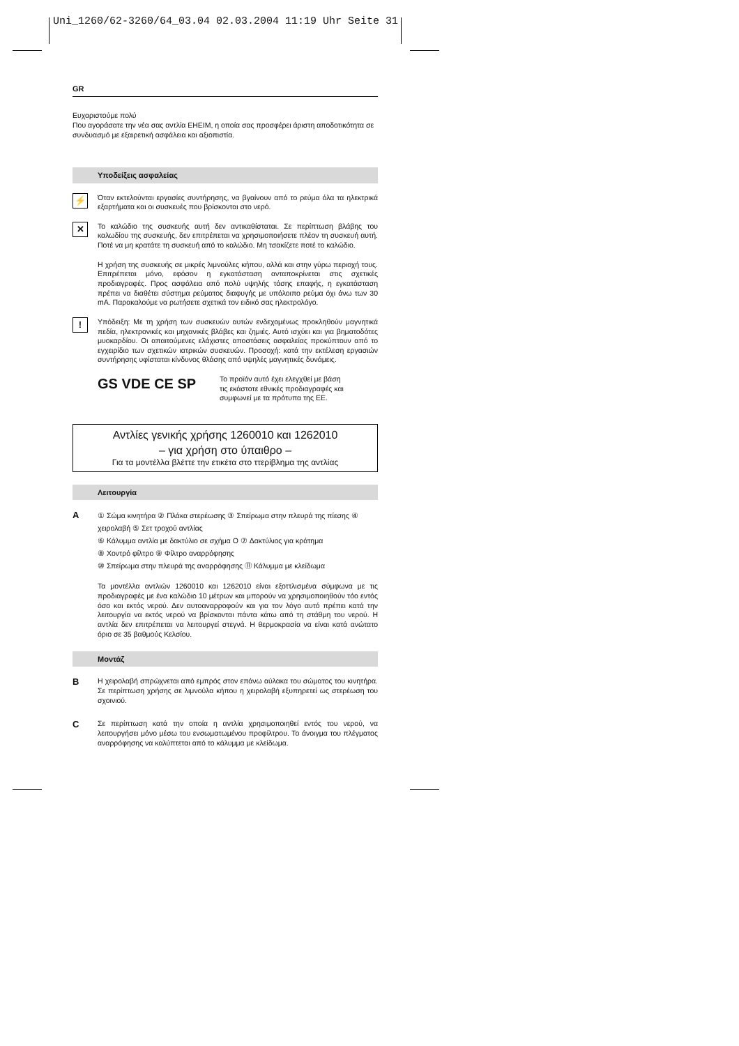Uni_1260/62-3260/64_03.04 02.03.2004 11:19 Uhr Seite 31
GR
Ευχαριστούμε πολύ
Που αγοράσατε την νέα σας αντλία EHEIM, η οποία σας προσφέρει άριστη αποδοτικότητα σε συνδυασμό με εξαιρετική ασφάλεια και αξιοπιστία.
Υποδείξεις ασφαλείας
⚡
Όταν εκτελούνται εργασίες συντήρησης, να βγαίνουν από το ρεύμα όλα τα ηλεκτρικά εξαρτήματα και οι συσκευές που βρίσκονται στο νερό.
✕
Το καλώδιο της συσκευής αυτή δεν αντικαθίσταται. Σε περίπτωση βλάβης του καλωδίου της συσκευής, δεν επιτρέπεται να χρησιμοποιήσετε πλέον τη συσκευή αυτή. Ποτέ να μη κρατάτε τη συσκευή από το καλώδιο. Μη τσακίζετε ποτέ το καλώδιο.
Η χρήση της συσκευής σε μικρές λιμνούλες κήπου, αλλά και στην γύρω περιοχή τους. Επιτρέπεται μόνο, εφόσον η εγκατάσταση ανταποκρίνεται στις σχετικές προδιαγραφές. Προς ασφάλεια από πολύ υψηλής τάσης επαφής, η εγκατάσταση πρέπει να διαθέτει σύστημα ρεύματος διαφυγής με υπόλοιπο ρεύμα όχι άνω των 30 mA. Παρακαλούμε να ρωτήσετε σχετικά τον ειδικό σας ηλεκτρολόγο.
!
Υπόδειξη: Με τη χρήση των συσκευών αυτών ενδεχομένως προκληθούν μαγνητικά πεδία, ηλεκτρονικές και μηχανικές βλάβες και ζημιές. Αυτό ισχύει και για βηματοδότες μυοκαρδίου. Οι απαιτούμενες ελάχιστες αποστάσεις ασφαλείας προκύπτουν από το εγχειρίδιο των σχετικών ιατρικών συσκευών. Προσοχή: κατά την εκτέλεση εργασιών συντήρησης υφίσταται κίνδυνος θλάσης από υψηλές μαγνητικές δυνάμεις.
GS VDE CE SP
Το προϊόν αυτό έχει ελεγχθεί με βάση
τις εκάστοτε εθνικές προδιαγραφές και
συμφωνεί με τα πρότυπα της ΕΕ.
Αντλίες γενικής χρήσης 1260010 και 1262010
– για χρήση στο ύπαιθρο –
Για τα μοντέλλα βλέττε την ετικέτα στο ττερίβλημα της αντλίας
Λειτουργία
A
① Σώμα κινητήρα ② Πλάκα στερέωσης ③ Σπείρωμα στην πλευρά της πίεσης ④ χειρολαβή ⑤ Σετ τροχού αντλίας
⑥ Κάλυμμα αντλία με δακτύλιο σε σχήμα O ⑦ Δακτύλιος για κράτημα
⑧ Χοντρό φίλτρο ⑨ Φίλτρο αναρρόφησης
⑩ Σπείρωμα στην πλευρά της αναρρόφησης ⑪ Κάλυμμα με κλείδωμα
Τα μοντέλλα αντλιών 1260010 και 1262010 είναι εξοττλισμένα σύμφωνα με τις προδιαγραφές με ένα καλώδιο 10 μέτρων και μπορούν να χρησιμοποιηθούν τόο εντός όσο και εκτός νερού. Δεν αυτοαναρροφούν και για τον λόγο αυτό πρέπει κατά την λειτουργία να εκτός νερού να βρίσκονται πάντα κάτω από τη στάθμη του νερού. Η αντλία δεν επιτρέπεται να λειτουργεί στεγνά. Η θερμοκρασία να είναι κατά ανώτατο όριο σε 35 βαθμούς Κελσίου.
Μοντάζ
B
Η χειρολαβή σπρώχνεται από εμπρός στον επάνω αύλακα του σώματος του κινητήρα. Σε περίπτωση χρήσης σε λιμνούλα κήπου η χειρολαβή εξυπηρετεί ως στερέωση του σχοινιού.
C
Σε περίπτωση κατά την οποία η αντλία χρησιμοποιηθεί εντός του νερού, να λειτουργήσει μόνο μέσω του ενσωματωμένου προφίλτρου. Το άνοιγμα του πλέγματος αναρρόφησης να καλύπτεται από το κάλυμμα με κλείδωμα.